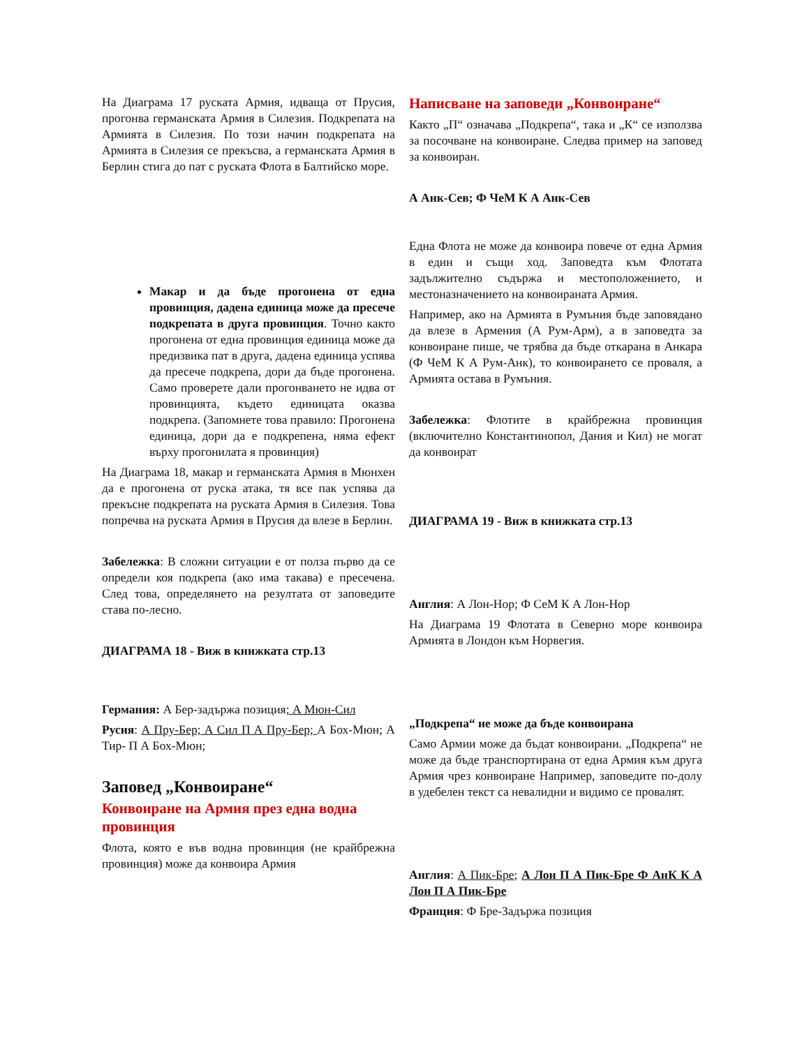На Диаграма 17 руската Армия, идваща от Прусия, прогонва германската Армия в Силезия. Подкрепата на Армията в Силезия. По този начин подкрепата на Армията в Силезия се прекъсва, а германската Армия в Берлин стига до пат с руската Флота в Балтийско море.
Макар и да бъде прогонена от една провинция, дадена единица може да пресече подкрепата в друга провинция. Точно както прогонена от една провинция единица може да предизвика пат в друга, дадена единица успява да пресече подкрепа, дори да бъде прогонена. Само проверете дали прогонването не идва от провинцията, където единицата оказва подкрепа. (Запомнете това правило: Прогонена единица, дори да е подкрепена, няма ефект върху прогонилата я провинция)
На Диаграма 18, макар и германската Армия в Мюнхен да е прогонена от руска атака, тя все пак успява да прекъсне подкрепата на руската Армия в Силезия. Това попречва на руската Армия в Прусия да влезе в Берлин.
Забележка: В сложни ситуации е от полза първо да се определи коя подкрепа (ако има такава) е пресечена. След това, определянето на резултата от заповедите става по-лесно.
ДИАГРАМА 18 - Виж в книжката стр.13
Германия: А Бер-задържа позиция; А Мюн-Сил
Русия: А Пру-Бер; А Сил П А Пру-Бер; А Бох-Мюн; А Тир- П А Бох-Мюн;
Заповед „Конвоиране“
Конвоиране на Армия през една водна провинция
Флота, която е във водна провинция (не крайбрежна провинция) може да конвоира Армия
Написване на заповеди „Конвоиране“
Както „П“ означава „Подкрепа“, така и „К“ се използва за посочване на конвоиране. Следва пример на заповед за конвоиран.
А Анк-Сев; Ф ЧеМ К А Анк-Сев
Една Флота не може да конвоира повече от една Армия в един и същи ход. Заповедта към Флотата задължително съдържа и местоположението, и местоназначението на конвоираната Армия.
Например, ако на Армията в Румъния бъде заповядано да влезе в Армения (А Рум-Арм), а в заповедта за конвоиране пише, че трябва да бъде откарана в Анкара (Ф ЧеМ К А Рум-Анк), то конвоирането се проваля, а Армията остава в Румъния.
Забележка: Флотите в крайбрежна провинция (включително Константинопол, Дания и Кил) не могат да конвоират
ДИАГРАМА 19 - Виж в книжката стр.13
Англия: А Лон-Нор; Ф СеМ К А Лон-Нор
На Диаграма 19 Флотата в Северно море конвоира Армията в Лондон към Норвегия.
„Подкрепа“ не може да бъде конвоирана
Само Армии може да бъдат конвоирани. „Подкрепа“ не може да бъде транспортирана от една Армия към друга Армия чрез конвоиране Например, заповедите по-долу в удебелен текст са невалидни и видимо се провалят.
Англия: А Пик-Бре; А Лон П А Пик-Бре Ф АнК К А Лон П А Пик-Бре
Франция: Ф Бре-Задържа позиция